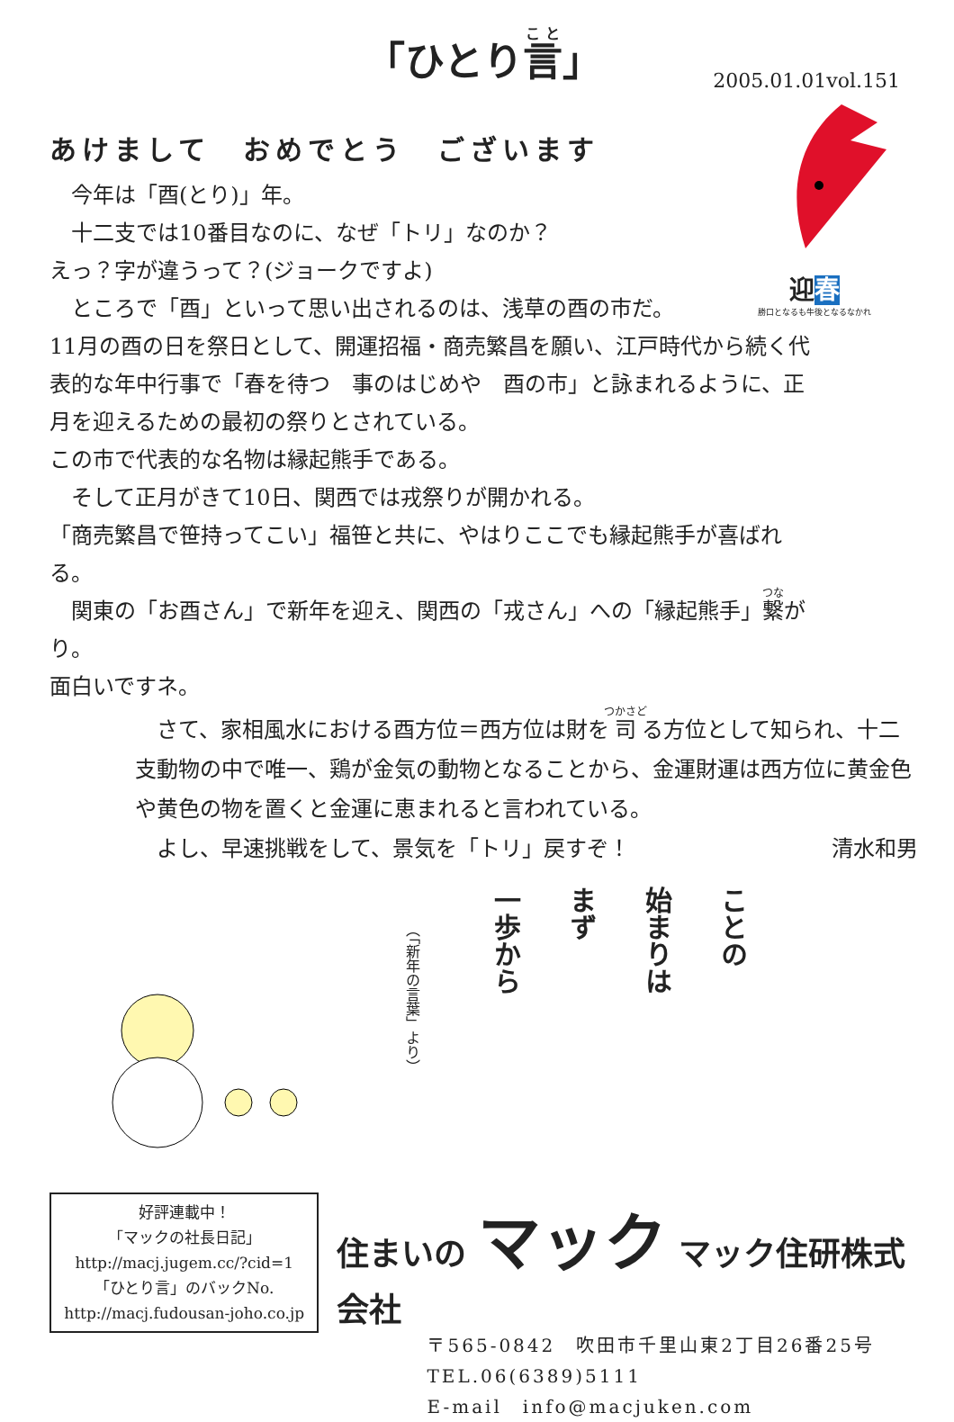「ひとり言」
2005.01.01vol.151
あけまして　おめでとう　ございます
　今年は「酉(とり)」年。
　十二支では10番目なのに、なぜ「トリ」なのか？
えっ？字が違うって？(ジョークですよ)
　ところで「酉」といって思い出されるのは、浅草の酉の市だ。
11月の酉の日を祭日として、開運招福・商売繁昌を願い、江戸時代から続く代表的な年中行事で「春を待つ　事のはじめや　酉の市」と詠まれるように、正月を迎えるための最初の祭りとされている。
この市で代表的な名物は縁起熊手である。
　そして正月がきて10日、関西では戎祭りが開かれる。
「商売繁昌で笹持ってこい」福笹と共に、やはりここでも縁起熊手が喜ばれる。
　関東の「お酉さん」で新年を迎え、関西の「戎さん」への「縁起熊手」繋がり。
面白いですネ。
迎春
勝口となるも牛後となるなかれ
　さて、家相風水における酉方位＝西方位は財を司る方位として知られ、十二支動物の中で唯一、鶏が金気の動物となることから、金運財運は西方位に黄金色や黄色の物を置くと金運に恵まれると言われている。
　よし、早速挑戦をして、景気を「トリ」戻すぞ！ 清水和男
（「新年の言葉」より）
一歩から
まず
始まりは
ことの
好評連載中！
「マックの社長日記」
http://macj.jugem.cc/?cid=1
「ひとり言」のバックNo.
http://macj.fudousan-joho.co.jp
住まいの マック マック住研株式会社
〒565-0842　吹田市千里山東2丁目26番25号
TEL.06(6389)5111
E-mail　info@macjuken.com